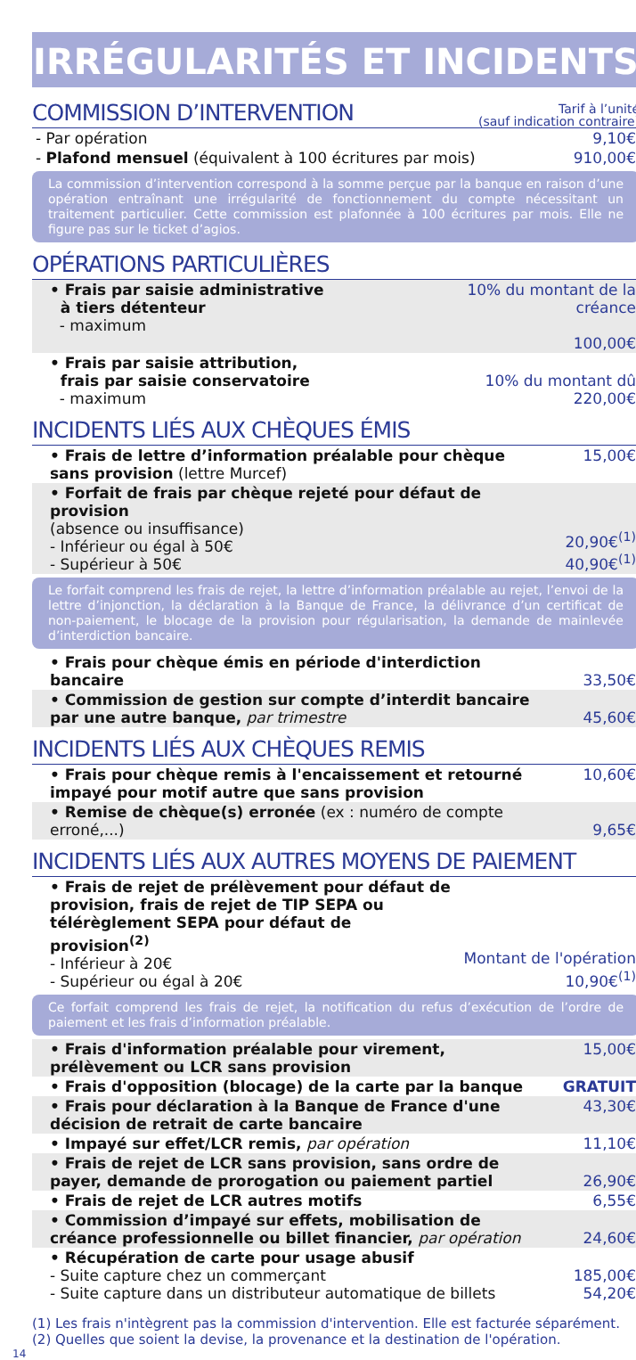IRRÉGULARITÉS ET INCIDENTS
COMMISSION D’INTERVENTION
Tarif à l’unité
(sauf indication contraire)
| - Par opération | 9,10€ |
| - Plafond mensuel (équivalent à 100 écritures par mois) | 910,00€ |
La commission d’intervention correspond à la somme perçue par la banque en raison d’une opération entraînant une irrégularité de fonctionnement du compte nécessitant un traitement particulier. Cette commission est plafonnée à 100 écritures par mois. Elle ne figure pas sur le ticket d’agios.
OPÉRATIONS PARTICULIÈRES
| • Frais par saisie administrative à tiers détenteur - maximum | 10% du montant de la créance 100,00€ |
| • Frais par saisie attribution, frais par saisie conservatoire - maximum | 10% du montant dû 220,00€ |
INCIDENTS LIÉS AUX CHÈQUES ÉMIS
| • Frais de lettre d’information préalable pour chèque sans provision (lettre Murcef) | 15,00€ |
| • Forfait de frais par chèque rejeté pour défaut de provision (absence ou insuffisance) - Inférieur ou égal à 50€ - Supérieur à 50€ | 20,90€<sup>(1)</sup> 40,90€<sup>(1)</sup> |
Le forfait comprend les frais de rejet, la lettre d’information préalable au rejet, l’envoi de la lettre d’injonction, la déclaration à la Banque de France, la délivrance d’un certificat de non-paiement, le blocage de la provision pour régularisation, la demande de mainlevée d’interdiction bancaire.
| • Frais pour chèque émis en période d'interdiction bancaire | 33,50€ |
| • Commission de gestion sur compte d’interdit bancaire par une autre banque, par trimestre | 45,60€ |
INCIDENTS LIÉS AUX CHÈQUES REMIS
| • Frais pour chèque remis à l'encaissement et retourné impayé pour motif autre que sans provision | 10,60€ |
| • Remise de chèque(s) erronée (ex : numéro de compte erroné,...) | 9,65€ |
INCIDENTS LIÉS AUX AUTRES MOYENS DE PAIEMENT
| • Frais de rejet de prélèvement pour défaut de provision, frais de rejet de TIP SEPA ou télérèglement SEPA pour défaut de provision<sup>(2)</sup> - Inférieur à 20€ - Supérieur ou égal à 20€ | Montant de l'opération 10,90€<sup>(1)</sup> |
Ce forfait comprend les frais de rejet, la notification du refus d’exécution de l’ordre de paiement et les frais d’information préalable.
| • Frais d'information préalable pour virement, prélèvement ou LCR sans provision | 15,00€ |
| • Frais d'opposition (blocage) de la carte par la banque | GRATUIT |
| • Frais pour déclaration à la Banque de France d'une décision de retrait de carte bancaire | 43,30€ |
| • Impayé sur effet/LCR remis, par opération | 11,10€ |
| • Frais de rejet de LCR sans provision, sans ordre de payer, demande de prorogation ou paiement partiel | 26,90€ |
| • Frais de rejet de LCR autres motifs | 6,55€ |
| • Commission d’impayé sur effets, mobilisation de créance professionnelle ou billet financier, par opération | 24,60€ |
| • Récupération de carte pour usage abusif - Suite capture chez un commerçant - Suite capture dans un distributeur automatique de billets | 185,00€ 54,20€ |
(1) Les frais n'intègrent pas la commission d'intervention. Elle est facturée séparément.
(2) Quelles que soient la devise, la provenance et la destination de l'opération.
14